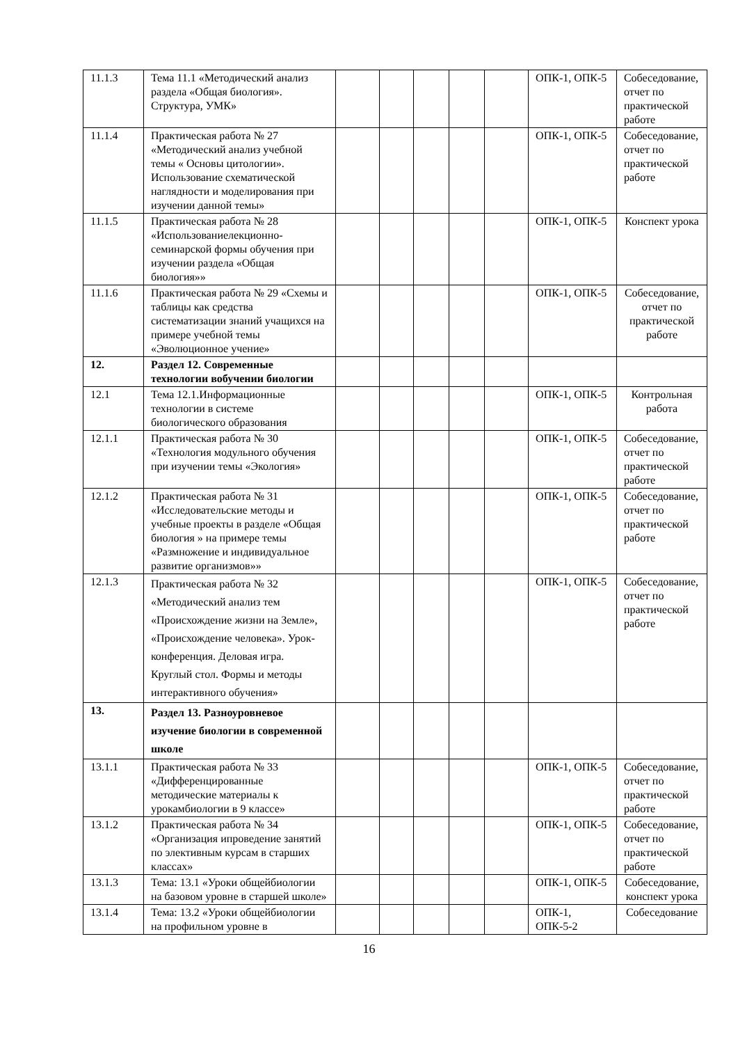| 11.1.3 | Тема 11.1 «Методический анализ раздела «Общая биология». Структура, УМК» | | | | | | ОПК-1, ОПК-5 | Собеседование, отчет по практической работе |
| 11.1.4 | Практическая работа № 27 «Методический анализ учебной темы « Основы цитологии». Использование схематической наглядности и моделирования при изучении данной темы» | | | | | | ОПК-1, ОПК-5 | Собеседование, отчет по практической работе |
| 11.1.5 | Практическая работа № 28 «Использованиелекционно-семинарской формы обучения при изучении раздела «Общая биология»» | | | | | | ОПК-1, ОПК-5 | Конспект урока |
| 11.1.6 | Практическая работа № 29 «Схемы и таблицы как средства систематизации знаний учащихся на примере учебной темы «Эволюционное учение» | | | | | | ОПК-1, ОПК-5 | Собеседование, отчет по практической работе |
| 12. | Раздел 12. Современные технологии вобучении биологии | | | | | | | |
| 12.1 | Тема 12.1.Информационные технологии в системе биологического образования | | | | | | ОПК-1, ОПК-5 | Контрольная работа |
| 12.1.1 | Практическая работа № 30 «Технология модульного обучения при изучении темы «Экология» | | | | | | ОПК-1, ОПК-5 | Собеседование, отчет по практической работе |
| 12.1.2 | Практическая работа № 31 «Исследовательские методы и учебные проекты в разделе «Общая биология » на примере темы «Размножение и индивидуальное развитие организмов»» | | | | | | ОПК-1, ОПК-5 | Собеседование, отчет по практической работе |
| 12.1.3 | Практическая работа № 32 «Методический анализ тем «Происхождение жизни на Земле», «Происхождение человека». Урок-конференция. Деловая игра. Круглый стол. Формы и методы интерактивного обучения» | | | | | | ОПК-1, ОПК-5 | Собеседование, отчет по практической работе |
| 13. | Раздел 13. Разноуровневое изучение биологии в современной школе | | | | | | | |
| 13.1.1 | Практическая работа № 33 «Дифференцированные методические материалы к урокамбиологии в 9 классе» | | | | | | ОПК-1, ОПК-5 | Собеседование, отчет по практической работе |
| 13.1.2 | Практическая работа № 34 «Организация ипроведение занятий по элективным курсам в старших классах» | | | | | | ОПК-1, ОПК-5 | Собеседование, отчет по практической работе |
| 13.1.3 | Тема: 13.1 «Уроки общейбиологии на базовом уровне в старшей школе» | | | | | | ОПК-1, ОПК-5 | Собеседование, конспект урока |
| 13.1.4 | Тема: 13.2 «Уроки общейбиологии на профильном уровне в | | | | | | ОПК-1, ОПК-5-2 | Собеседование |
16